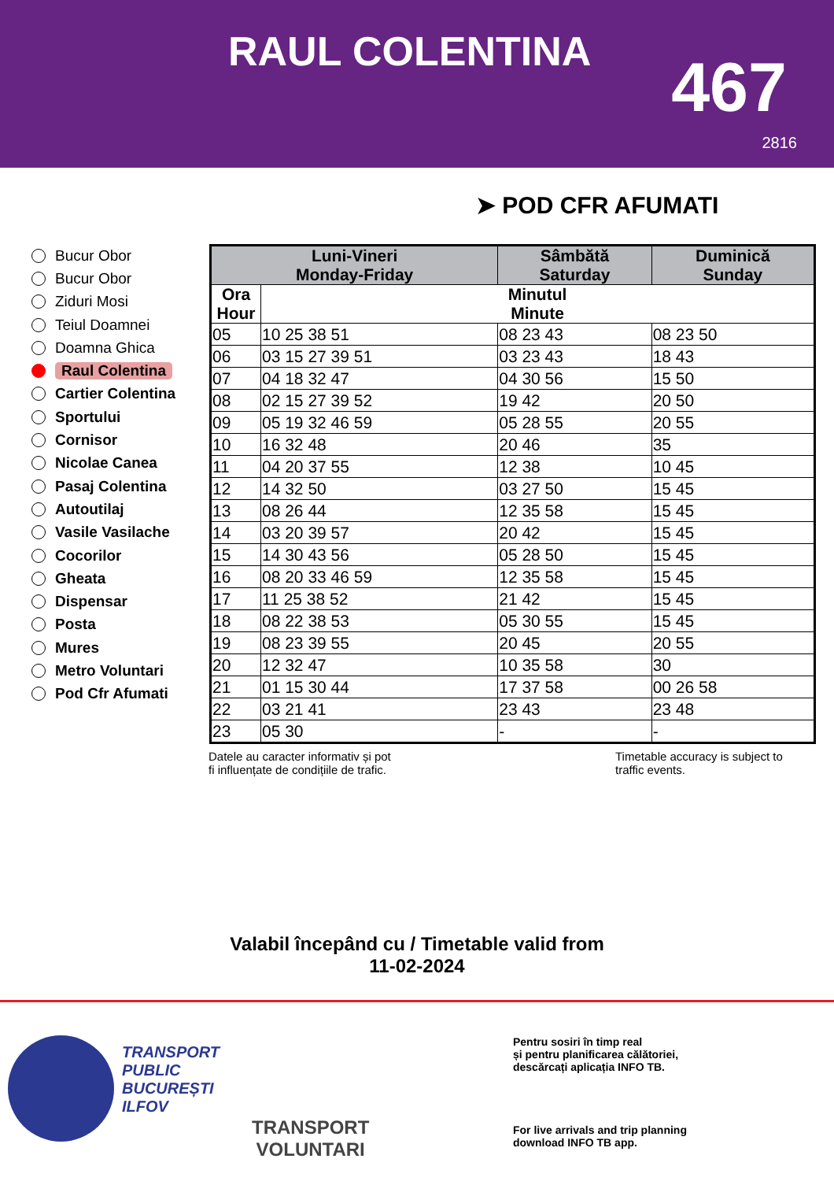RAUL COLENTINA 467
2816
➤ POD CFR AFUMATI
Bucur Obor
Bucur Obor
Ziduri Mosi
Teiul Doamnei
Doamna Ghica
Raul Colentina
Cartier Colentina
Sportului
Cornisor
Nicolae Canea
Pasaj Colentina
Autoutilaj
Vasile Vasilache
Cocorilor
Gheata
Dispensar
Posta
Mures
Metro Voluntari
Pod Cfr Afumati
| Luni-Vineri Monday-Friday | | Sâmbătă Saturday | Duminică Sunday |
| --- | --- | --- | --- |
| Ora Hour | Minutul Minute | | |
| 05 | 10 25 38 51 | 08 23 43 | 08 23 50 |
| 06 | 03 15 27 39 51 | 03 23 43 | 18 43 |
| 07 | 04 18 32 47 | 04 30 56 | 15 50 |
| 08 | 02 15 27 39 52 | 19 42 | 20 50 |
| 09 | 05 19 32 46 59 | 05 28 55 | 20 55 |
| 10 | 16 32 48 | 20 46 | 35 |
| 11 | 04 20 37 55 | 12 38 | 10 45 |
| 12 | 14 32 50 | 03 27 50 | 15 45 |
| 13 | 08 26 44 | 12 35 58 | 15 45 |
| 14 | 03 20 39 57 | 20 42 | 15 45 |
| 15 | 14 30 43 56 | 05 28 50 | 15 45 |
| 16 | 08 20 33 46 59 | 12 35 58 | 15 45 |
| 17 | 11 25 38 52 | 21 42 | 15 45 |
| 18 | 08 22 38 53 | 05 30 55 | 15 45 |
| 19 | 08 23 39 55 | 20 45 | 20 55 |
| 20 | 12 32 47 | 10 35 58 | 30 |
| 21 | 01 15 30 44 | 17 37 58 | 00 26 58 |
| 22 | 03 21 41 | 23 43 | 23 48 |
| 23 | 05 30 | - | - |
Datele au caracter informativ și pot
fi influențate de condițiile de trafic.
Timetable accuracy is subject to
traffic events.
Valabil începând cu / Timetable valid from
11-02-2024
TRANSPORT
PUBLIC
BUCUREȘTI
ILFOV
TRANSPORT
VOLUNTARI
Pentru sosiri în timp real
și pentru planificarea călătoriei,
descărcați aplicația INFO TB.
For live arrivals and trip planning
download INFO TB app.